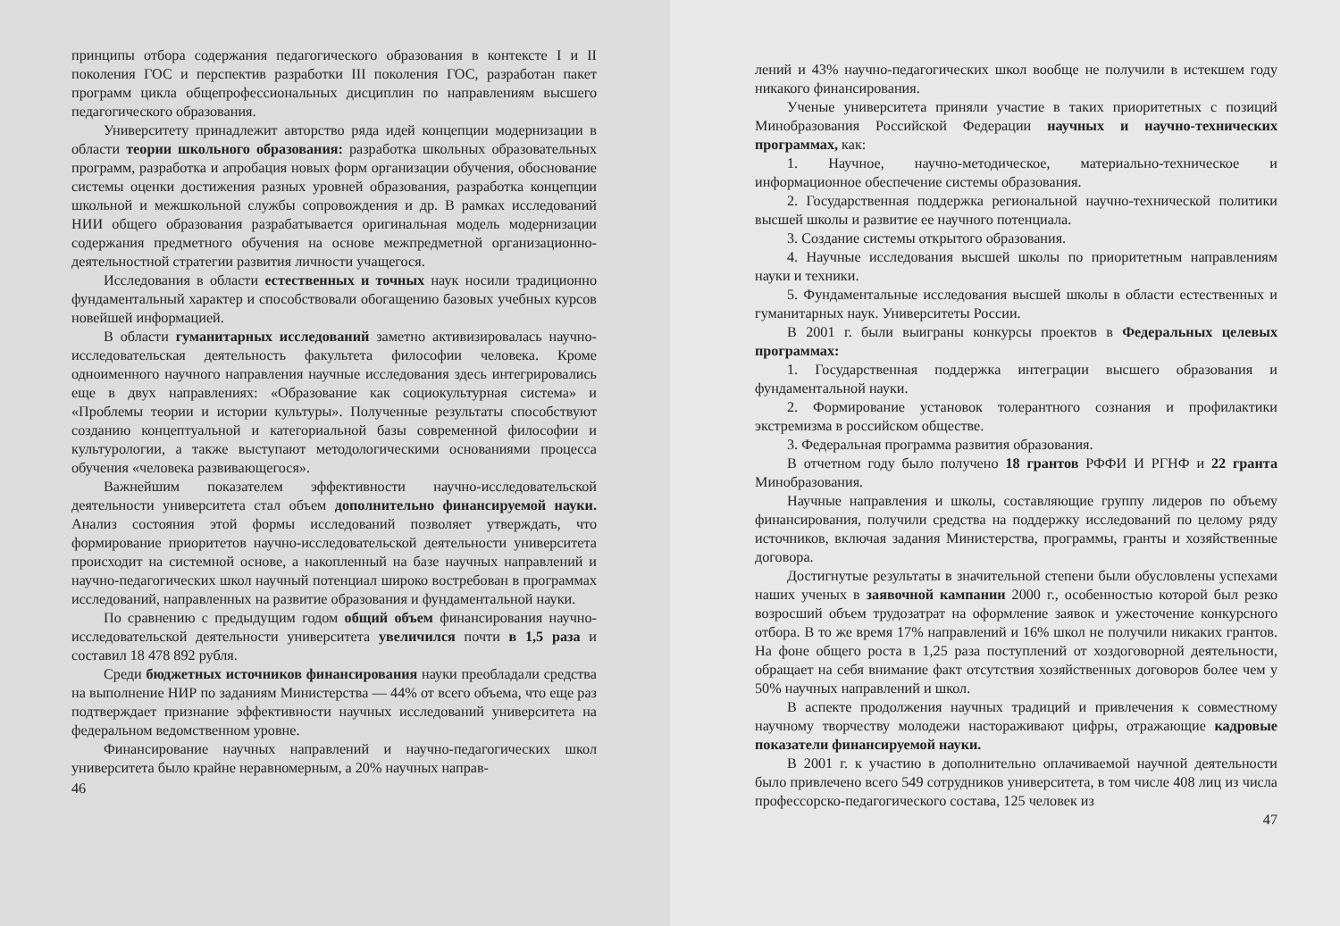принципы отбора содержания педагогического образования в контексте I и II поколения ГОС и перспектив разработки III поколения ГОС, разработан пакет программ цикла общепрофессиональных дисциплин по направлениям высшего педагогического образования.
Университету принадлежит авторство ряда идей концепции модернизации в области теории школьного образования: разработка школьных образовательных программ, разработка и апробация новых форм организации обучения, обоснование системы оценки достижения разных уровней образования, разработка концепции школьной и межшкольной службы сопровождения и др. В рамках исследований НИИ общего образования разрабатывается оригинальная модель модернизации содержания предметного обучения на основе межпредметной организационно-деятельностной стратегии развития личности учащегося.
Исследования в области естественных и точных наук носили традиционно фундаментальный характер и способствовали обогащению базовых учебных курсов новейшей информацией.
В области гуманитарных исследований заметно активизировалась научно-исследовательская деятельность факультета философии человека. Кроме одноименного научного направления научные исследования здесь интегрировались еще в двух направлениях: «Образование как социокультурная система» и «Проблемы теории и истории культуры». Полученные результаты способствуют созданию концептуальной и категориальной базы современной философии и культурологии, а также выступают методологическими основаниями процесса обучения «человека развивающегося».
Важнейшим показателем эффективности научно-исследовательской деятельности университета стал объем дополнительно финансируемой науки. Анализ состояния этой формы исследований позволяет утверждать, что формирование приоритетов научно-исследовательской деятельности университета происходит на системной основе, а накопленный на базе научных направлений и научно-педагогических школ научный потенциал широко востребован в программах исследований, направленных на развитие образования и фундаментальной науки.
По сравнению с предыдущим годом общий объем финансирования научно-исследовательской деятельности университета увеличился почти в 1,5 раза и составил 18 478 892 рубля.
Среди бюджетных источников финансирования науки преобладали средства на выполнение НИР по заданиям Министерства — 44% от всего объема, что еще раз подтверждает признание эффективности научных исследований университета на федеральном ведомственном уровне.
Финансирование научных направлений и научно-педагогических школ университета было крайне неравномерным, а 20% научных направ-
46
лений и 43% научно-педагогических школ вообще не получили в истекшем году никакого финансирования.
Ученые университета приняли участие в таких приоритетных с позиций Минобразования Российской Федерации научных и научно-технических программах, как:
1. Научное, научно-методическое, материально-техническое и информационное обеспечение системы образования.
2. Государственная поддержка региональной научно-технической политики высшей школы и развитие ее научного потенциала.
3. Создание системы открытого образования.
4. Научные исследования высшей школы по приоритетным направлениям науки и техники.
5. Фундаментальные исследования высшей школы в области естественных и гуманитарных наук. Университеты России.
В 2001 г. были выиграны конкурсы проектов в Федеральных целевых программах:
1. Государственная поддержка интеграции высшего образования и фундаментальной науки.
2. Формирование установок толерантного сознания и профилактики экстремизма в российском обществе.
3. Федеральная программа развития образования.
В отчетном году было получено 18 грантов РФФИ И РГНФ и 22 гранта Минобразования.
Научные направления и школы, составляющие группу лидеров по объему финансирования, получили средства на поддержку исследований по целому ряду источников, включая задания Министерства, программы, гранты и хозяйственные договора.
Достигнутые результаты в значительной степени были обусловлены успехами наших ученых в заявочной кампании 2000 г., особенностью которой был резко возросший объем трудозатрат на оформление заявок и ужесточение конкурсного отбора. В то же время 17% направлений и 16% школ не получили никаких грантов. На фоне общего роста в 1,25 раза поступлений от хоздоговорной деятельности, обращает на себя внимание факт отсутствия хозяйственных договоров более чем у 50% научных направлений и школ.
В аспекте продолжения научных традиций и привлечения к совместному научному творчеству молодежи настораживают цифры, отражающие кадровые показатели финансируемой науки.
В 2001 г. к участию в дополнительно оплачиваемой научной деятельности было привлечено всего 549 сотрудников университета, в том числе 408 лиц из числа профессорско-педагогического состава, 125 человек из
47